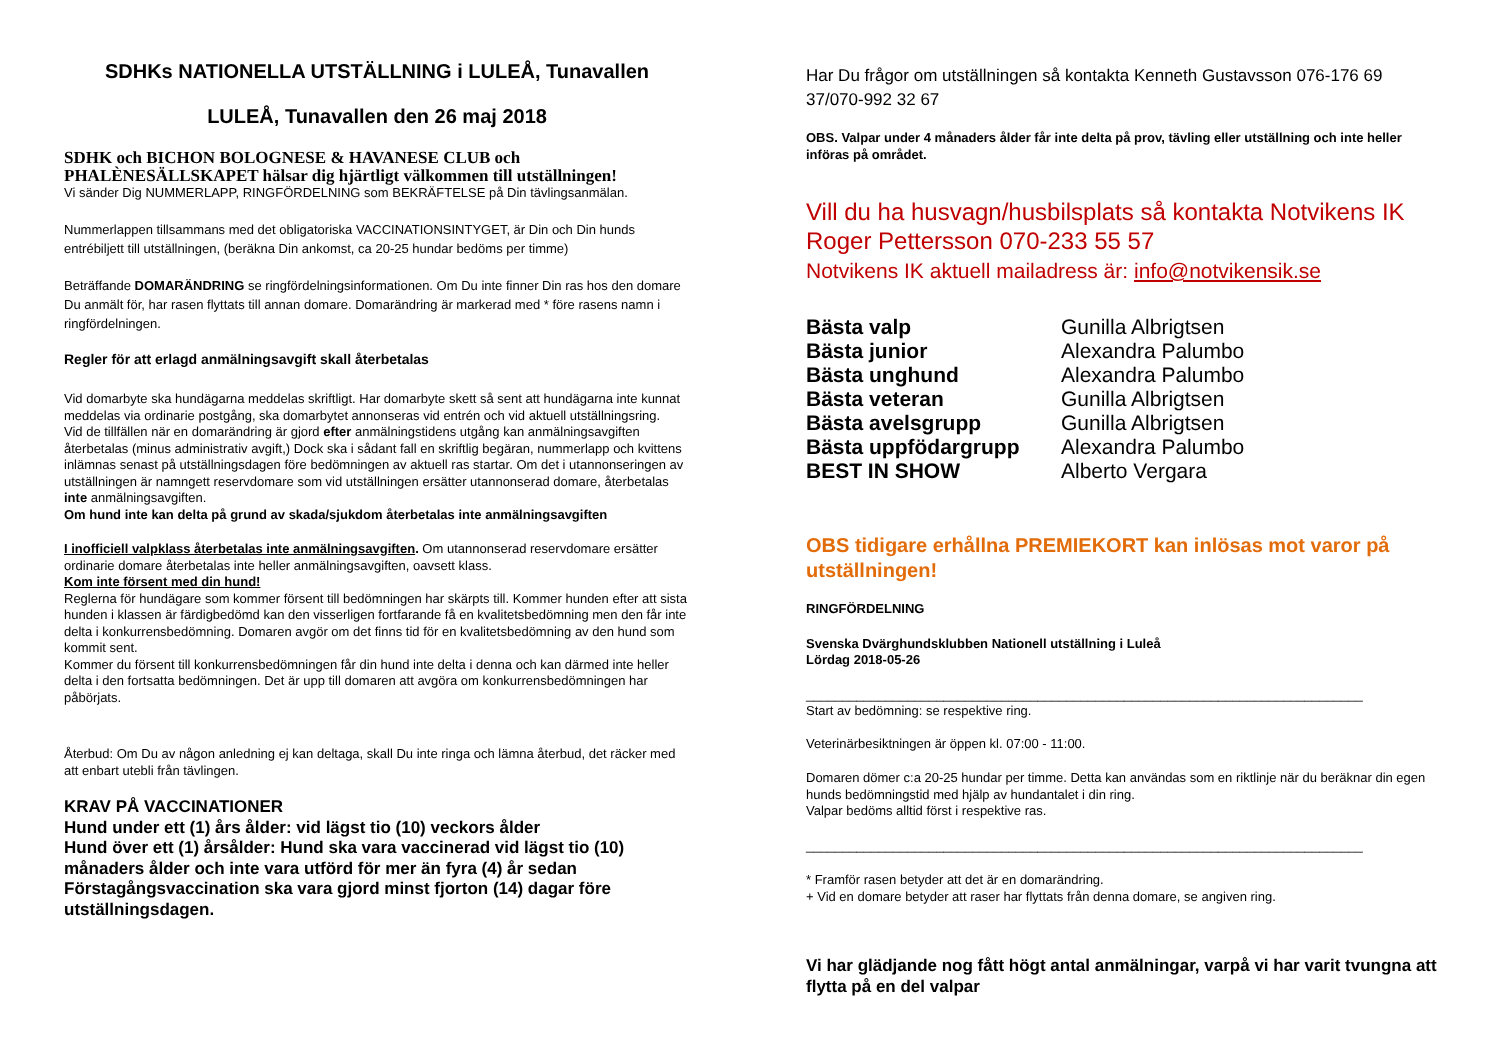SDHKs NATIONELLA UTSTÄLLNING i LULEÅ, Tunavallen
LULEÅ, Tunavallen den 26 maj 2018
SDHK och BICHON BOLOGNESE & HAVANESE CLUB och PHALÈNESÄLLSKAPET hälsar dig hjärtligt välkommen till utställningen!
Vi sänder Dig NUMMERLAPP, RINGFÖRDELNING som BEKRÄFTELSE på Din tävlingsanmälan.
Nummerlappen tillsammans med det obligatoriska VACCINATIONSINTYGET, är Din och Din hunds entrébiljett till utställningen, (beräkna Din ankomst, ca 20-25 hundar bedöms per timme)
Beträffande DOMARÄNDRING se ringfördelningsinformationen. Om Du inte finner Din ras hos den domare Du anmält för, har rasen flyttats till annan domare. Domarändring är markerad med * före rasens namn i ringfördelningen.
Regler för att erlagd anmälningsavgift skall återbetalas
Vid domarbyte ska hundägarna meddelas skriftligt. Har domarbyte skett så sent att hundägarna inte kunnat meddelas via ordinarie postgång, ska domarbytet annonseras vid entrén och vid aktuell utställningsring.
Vid de tillfällen när en domarändring är gjord efter anmälningstidens utgång kan anmälningsavgiften återbetalas (minus administrativ avgift,) Dock ska i sådant fall en skriftlig begäran, nummerlapp och kvittens inlämnas senast på utställningsdagen före bedömningen av aktuell ras startar. Om det i utannonseringen av utställningen är namngett reservdomare som vid utställningen ersätter utannonserad domare, återbetalas inte anmälningsavgiften.
Om hund inte kan delta på grund av skada/sjukdom återbetalas inte anmälningsavgiften
I inofficiell valpklass återbetalas inte anmälningsavgiften. Om utannonserad reservdomare ersätter ordinarie domare återbetalas inte heller anmälningsavgiften, oavsett klass.
Kom inte försent med din hund!
Reglerna för hundägare som kommer försent till bedömningen har skärpts till. Kommer hunden efter att sista hunden i klassen är färdigbedömd kan den visserligen fortfarande få en kvalitetsbedömning men den får inte delta i konkurrensbedömning. Domaren avgör om det finns tid för en kvalitetsbedömning av den hund som kommit sent.
Kommer du försent till konkurrensbedömningen får din hund inte delta i denna och kan därmed inte heller delta i den fortsatta bedömningen. Det är upp till domaren att avgöra om konkurrensbedömningen har påbörjats.
Återbud: Om Du av någon anledning ej kan deltaga, skall Du inte ringa och lämna återbud, det räcker med att enbart utebli från tävlingen.
KRAV PÅ VACCINATIONER
Hund under ett (1) års ålder: vid lägst tio (10) veckors ålder
Hund över ett (1) årsålder: Hund ska vara vaccinerad vid lägst tio (10) månaders ålder och inte vara utförd för mer än fyra (4) år sedan
Förstagångsvaccination ska vara gjord minst fjorton (14) dagar före utställningsdagen.
Har Du frågor om utställningen så kontakta Kenneth Gustavsson 076-176 69 37/070-992 32 67
OBS. Valpar under 4 månaders ålder får inte delta på prov, tävling eller utställning och inte heller införas på området.
Vill du ha husvagn/husbilsplats så kontakta Notvikens IK Roger Pettersson 070-233 55 57
Notvikens IK aktuell mailadress är: info@notvikensik.se
| Bästa valp | Gunilla Albrigtsen |
| Bästa junior | Alexandra Palumbo |
| Bästa unghund | Alexandra Palumbo |
| Bästa veteran | Gunilla Albrigtsen |
| Bästa avelsgrupp | Gunilla Albrigtsen |
| Bästa uppfödargrupp | Alexandra Palumbo |
| BEST IN SHOW | Alberto Vergara |
OBS tidigare erhållna PREMIEKORT kan inlösas mot varor på utställningen!
RINGFÖRDELNING
Svenska Dvärghundsklubben Nationell utställning i Luleå
Lördag 2018-05-26
_____________________________________________________________________________
Start av bedömning: se respektive ring.
Veterinärbesiktningen är öppen kl. 07:00 - 11:00.
Domaren dömer c:a 20-25 hundar per timme. Detta kan användas som en riktlinje när du beräknar din egen hunds bedömningstid med hjälp av hundantalet i din ring.
Valpar bedöms alltid först i respektive ras.
_____________________________________________________________________________
* Framför rasen betyder att det är en domarändring.
+ Vid en domare betyder att raser har flyttats från denna domare, se angiven ring.
Vi har glädjande nog fått högt antal anmälningar, varpå vi har varit tvungna att flytta på en del valpar